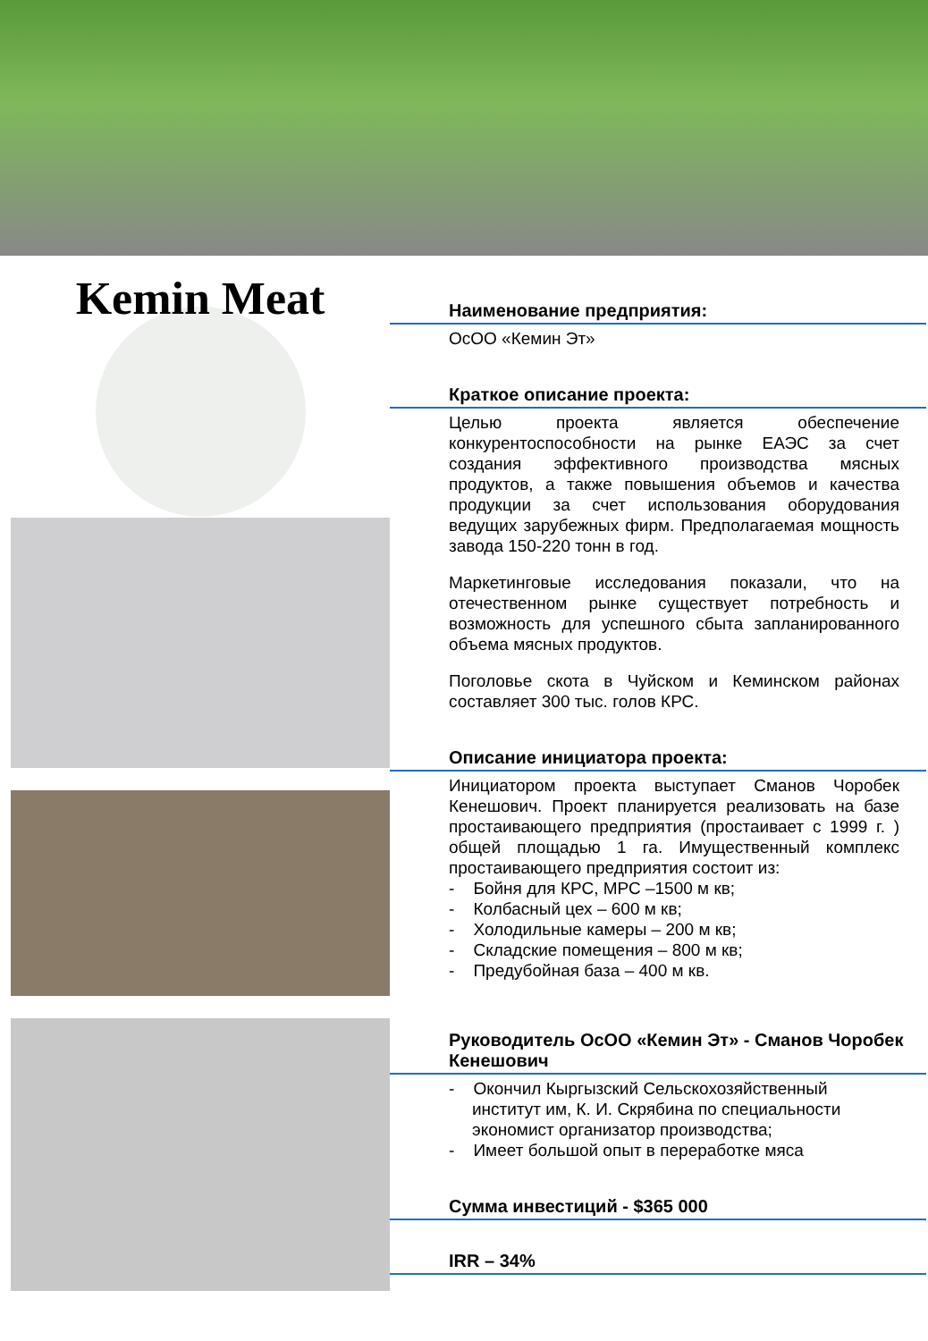Kemin Meat
Наименование предприятия:
ОсОО «Кемин Эт»
Краткое описание проекта:
Целью проекта является обеспечение конкурентоспособности на рынке ЕАЭС за счет создания эффективного производства мясных продуктов, а также повышения объемов и качества продукции за счет использования оборудования ведущих зарубежных фирм. Предполагаемая мощность завода 150-220 тонн в год.
Маркетинговые исследования показали, что на отечественном рынке существует потребность и возможность для успешного сбыта запланированного объема мясных продуктов.
Поголовье скота в Чуйском и Кеминском районах составляет 300 тыс. голов КРС.
Описание инициатора проекта:
Инициатором проекта выступает Сманов Чоробек Кенешович. Проект планируется реализовать на базе простаивающего предприятия (простаивает с 1999 г. ) общей площадью 1 га. Имущественный комплекс простаивающего предприятия состоит из:
- Бойня для КРС, МРС –1500 м кв;
- Колбасный цех – 600 м кв;
- Холодильные камеры – 200 м кв;
- Складские помещения – 800 м кв;
- Предубойная база – 400 м кв.
Руководитель ОсОО «Кемин Эт» - Сманов Чоробек Кенешович
- Окончил Кыргызский Сельскохозяйственный институт им, К. И. Скрябина по специальности экономист организатор производства;
- Имеет большой опыт в переработке мяса
Сумма инвестиций - $365 000
IRR – 34%